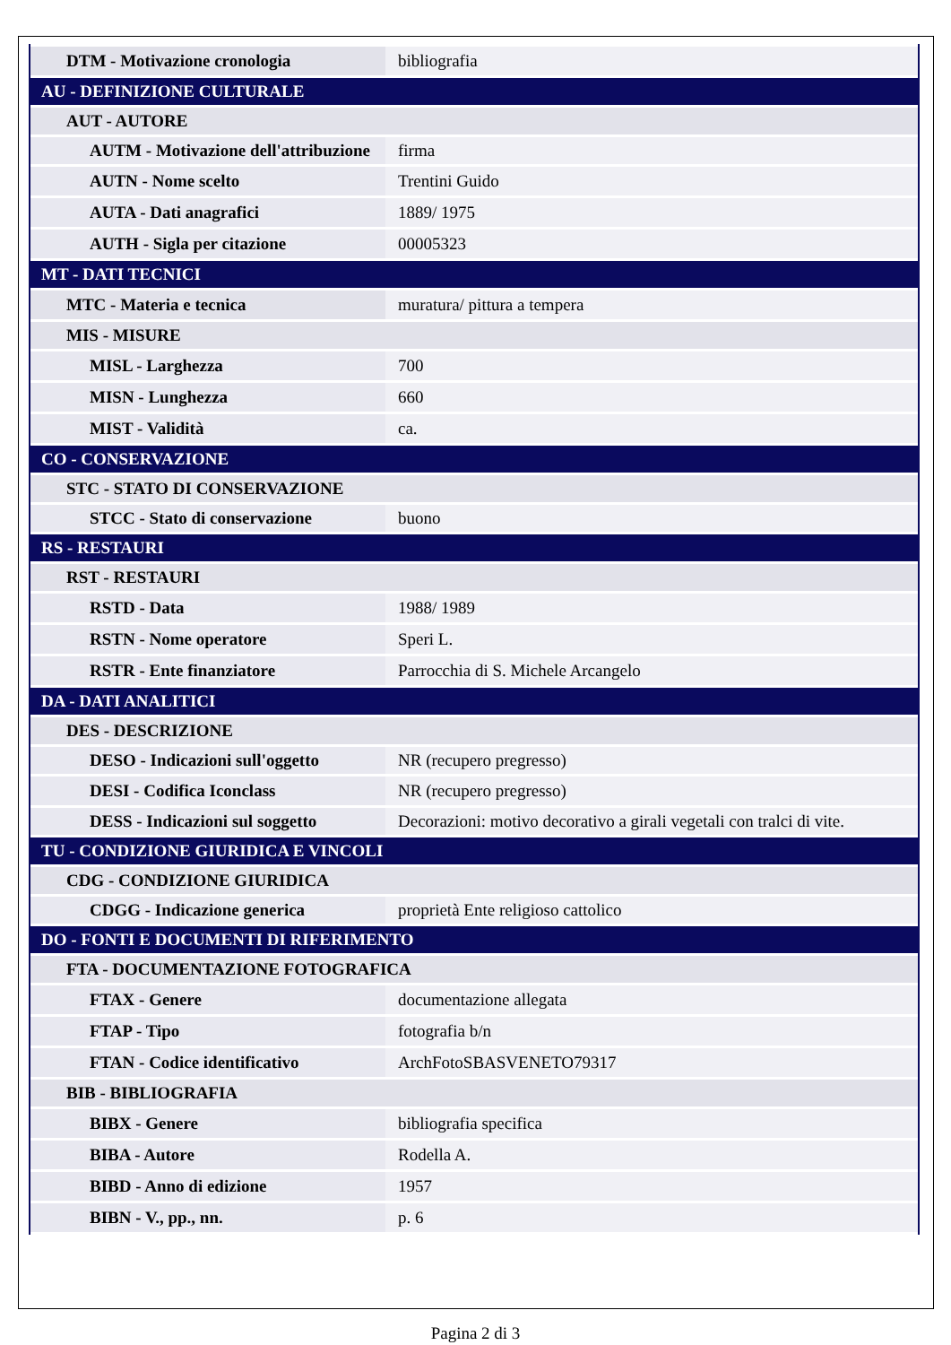| DTM - Motivazione cronologia | bibliografia |
| AU - DEFINIZIONE CULTURALE | |
| AUT - AUTORE | |
| AUTM - Motivazione dell'attribuzione | firma |
| AUTN - Nome scelto | Trentini Guido |
| AUTA - Dati anagrafici | 1889/ 1975 |
| AUTH - Sigla per citazione | 00005323 |
| MT - DATI TECNICI | |
| MTC - Materia e tecnica | muratura/ pittura a tempera |
| MIS - MISURE | |
| MISL - Larghezza | 700 |
| MISN - Lunghezza | 660 |
| MIST - Validità | ca. |
| CO - CONSERVAZIONE | |
| STC - STATO DI CONSERVAZIONE | |
| STCC - Stato di conservazione | buono |
| RS - RESTAURI | |
| RST - RESTAURI | |
| RSTD - Data | 1988/ 1989 |
| RSTN - Nome operatore | Speri L. |
| RSTR - Ente finanziatore | Parrocchia di S. Michele Arcangelo |
| DA - DATI ANALITICI | |
| DES - DESCRIZIONE | |
| DESO - Indicazioni sull'oggetto | NR (recupero pregresso) |
| DESI - Codifica Iconclass | NR (recupero pregresso) |
| DESS - Indicazioni sul soggetto | Decorazioni: motivo decorativo a girali vegetali con tralci di vite. |
| TU - CONDIZIONE GIURIDICA E VINCOLI | |
| CDG - CONDIZIONE GIURIDICA | |
| CDGG - Indicazione generica | proprietà Ente religioso cattolico |
| DO - FONTI E DOCUMENTI DI RIFERIMENTO | |
| FTA - DOCUMENTAZIONE FOTOGRAFICA | |
| FTAX - Genere | documentazione allegata |
| FTAP - Tipo | fotografia b/n |
| FTAN - Codice identificativo | ArchFotoSBASVENETO79317 |
| BIB - BIBLIOGRAFIA | |
| BIBX - Genere | bibliografia specifica |
| BIBA - Autore | Rodella A. |
| BIBD - Anno di edizione | 1957 |
| BIBN - V., pp., nn. | p. 6 |
Pagina 2 di 3